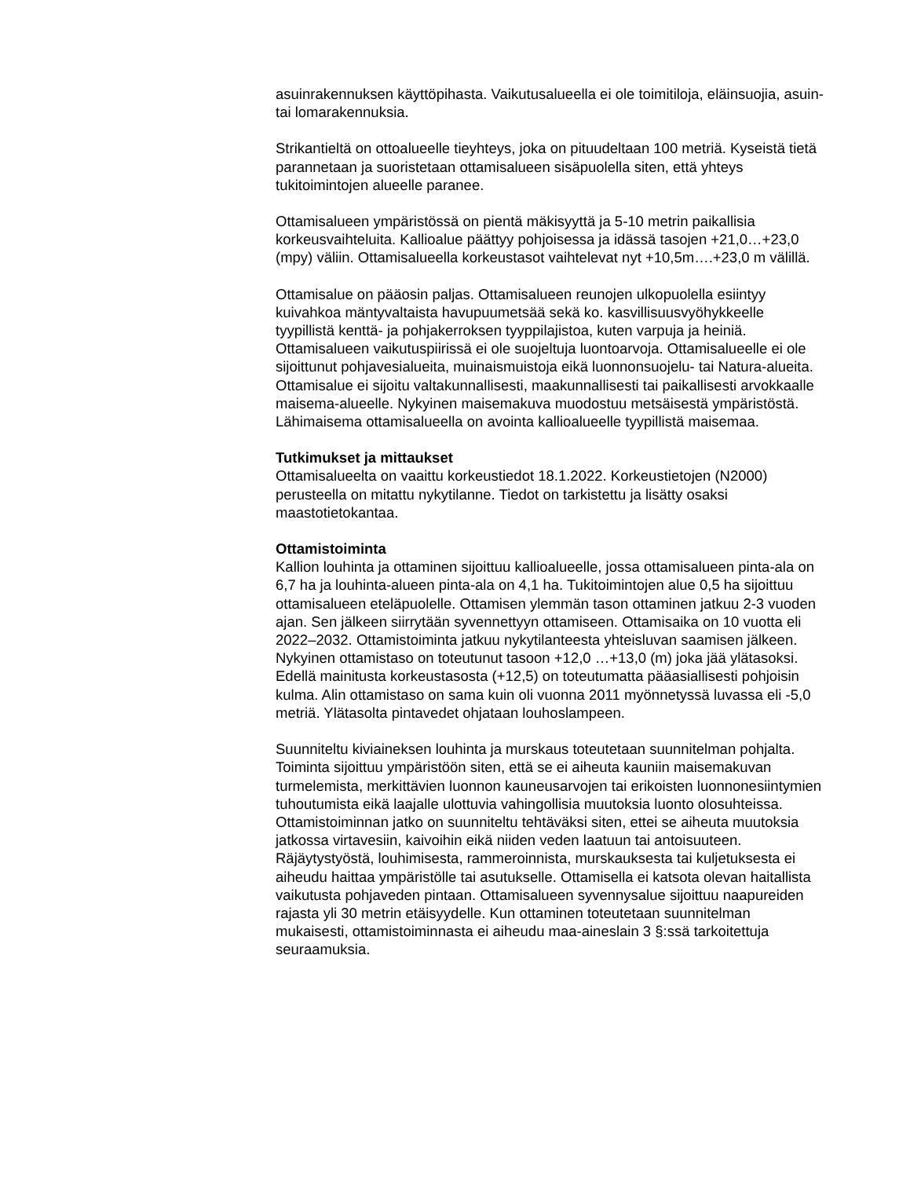asuinrakennuksen käyttöpihasta. Vaikutusalueella ei ole toimitiloja, eläinsuojia, asuin- tai lomarakennuksia.
Strikantieltä on ottoalueelle tieyhteys, joka on pituudeltaan 100 metriä. Kyseistä tietä parannetaan ja suoristetaan ottamisalueen sisäpuolella siten, että yhteys tukitoimintojen alueelle paranee.
Ottamisalueen ympäristössä on pientä mäkisyyttä ja 5-10 metrin paikallisia korkeusvaihteluita. Kallioalue päättyy pohjoisessa ja idässä tasojen +21,0…+23,0 (mpy) väliin. Ottamisalueella korkeustasot vaihtelevat nyt +10,5m….+23,0 m välillä.
Ottamisalue on pääosin paljas. Ottamisalueen reunojen ulkopuolella esiintyy kuivahkoa mäntyvaltaista havupuumetsää sekä ko. kasvillisuusvyöhykkeelle tyypillistä kenttä- ja pohjakerroksen tyyppilajistoa, kuten varpuja ja heiniä. Ottamisalueen vaikutuspiirissä ei ole suojeltuja luontoarvoja. Ottamisalueelle ei ole sijoittunut pohjavesialueita, muinaismuistoja eikä luonnonsuojelu- tai Natura-alueita. Ottamisalue ei sijoitu valtakunnallisesti, maakunnallisesti tai paikallisesti arvokkaalle maisema-alueelle. Nykyinen maisemakuva muodostuu metsäisestä ympäristöstä. Lähimaisema ottamisalueella on avointa kallioalueelle tyypillistä maisemaa.
Tutkimukset ja mittaukset
Ottamisalueelta on vaaittu korkeustiedot 18.1.2022. Korkeustietojen (N2000) perusteella on mitattu nykytilanne. Tiedot on tarkistettu ja lisätty osaksi maastotietokantaa.
Ottamistoiminta
Kallion louhinta ja ottaminen sijoittuu kallioalueelle, jossa ottamisalueen pinta-ala on 6,7 ha ja louhinta-alueen pinta-ala on 4,1 ha. Tukitoimintojen alue 0,5 ha sijoittuu ottamisalueen eteläpuolelle. Ottamisen ylemmän tason ottaminen jatkuu 2-3 vuoden ajan. Sen jälkeen siirrytään syvennettyyn ottamiseen. Ottamisaika on 10 vuotta eli 2022–2032. Ottamistoiminta jatkuu nykytilanteesta yhteisluvan saamisen jälkeen. Nykyinen ottamistaso on toteutunut tasoon +12,0 …+13,0 (m) joka jää ylätasoksi. Edellä mainitusta korkeustasosta (+12,5) on toteutumatta pääasiallisesti pohjoisin kulma. Alin ottamistaso on sama kuin oli vuonna 2011 myönnetyssä luvassa eli -5,0 metriä. Ylätasolta pintavedet ohjataan louhoslampeen.
Suunniteltu kiviaineksen louhinta ja murskaus toteutetaan suunnitelman pohjalta. Toiminta sijoittuu ympäristöön siten, että se ei aiheuta kauniin maisemakuvan turmelemista, merkittävien luonnon kauneusarvojen tai erikoisten luonnonesiintymien tuhoutumista eikä laajalle ulottuvia vahingollisia muutoksia luonto olosuhteissa. Ottamistoiminnan jatko on suunniteltu tehtäväksi siten, ettei se aiheuta muutoksia jatkossa virtavesiin, kaivoihin eikä niiden veden laatuun tai antoisuuteen. Räjäytystyöstä, louhimisesta, rammeroinnista, murskauksesta tai kuljetuksesta ei aiheudu haittaa ympäristölle tai asutukselle. Ottamisella ei katsota olevan haitallista vaikutusta pohjaveden pintaan. Ottamisalueen syvennysalue sijoittuu naapureiden rajasta yli 30 metrin etäisyydelle. Kun ottaminen toteutetaan suunnitelman mukaisesti, ottamistoiminnasta ei aiheudu maa-aineslain 3 §:ssä tarkoitettuja seuraamuksia.